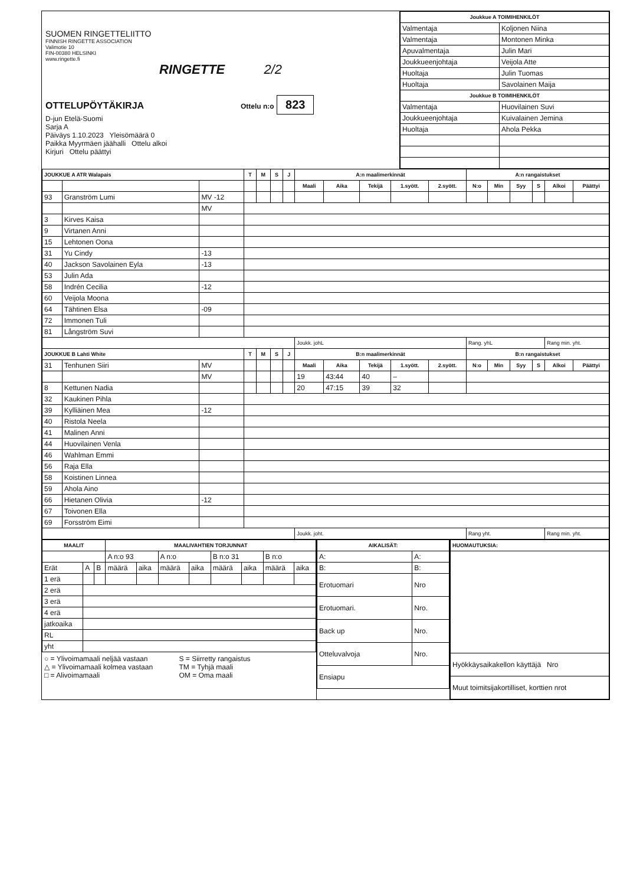SUOMEN RINGETTELIITTO
FINNISH RINGETTE ASSOCIATION
Valimotie 10
FIN-00380 HELSINKI
www.ringette.fi
RINGETTE 2/2
OTTELUPÖYTÄKIRJA Ottelu n:o 823
D-jun Etelä-Suomi
Sarja A
Päiväys 1.10.2023 Yleisömäärä 0
Paikka Myyrmäen jäähalli Ottelu alkoi
Kirjuri Ottelu päättyi
| Joukkue A TOIMIHENKILÖT | |
| --- | --- |
| Valmentaja | Koljonen Niina |
| Valmentaja | Montonen Minka |
| Apuvalmentaja | Julin Mari |
| Joukkueenjohtaja | Veijola Atte |
| Huoltaja | Julin Tuomas |
| Huoltaja | Savolainen Maija |
| Joukkue B TOIMIHENKILÖT | |
| Valmentaja | Huovilainen Suvi |
| Joukkueenjohtaja | Kuivalainen Jemina |
| Huoltaja | Ahola Pekka |
| JOUKKUE A ATR Walapais | | | T | M | S | J | A:n maalimerkinnät | | | | | A:n rangaistukset | | | | | |
| --- | --- | --- | --- | --- | --- | --- | --- | --- | --- | --- | --- | --- | --- | --- | --- | --- | --- |
| | | | | | | | Maali | Aika | Tekijä | 1.syött. | 2.syött. | N:o | Min | Syy | S | Alkoi | Päättyi |
| 93 | Granström Lumi | MV -12 | | | | | | | | | | | | | | | |
| | | MV | | | | | | | | | | | | | | | |
| 3 | Kirves Kaisa | | | | | | | | | | | | | | | | |
| 9 | Virtanen Anni | | | | | | | | | | | | | | | | |
| 15 | Lehtonen Oona | | | | | | | | | | | | | | | | |
| 31 | Yu Cindy | -13 | | | | | | | | | | | | | | | |
| 40 | Jackson Savolainen Eyla | -13 | | | | | | | | | | | | | | | |
| 53 | Julin Ada | | | | | | | | | | | | | | | | |
| 58 | Indrén Cecilia | -12 | | | | | | | | | | | | | | | |
| 60 | Veijola Moona | | | | | | | | | | | | | | | | |
| 64 | Tähtinen Elsa | -09 | | | | | | | | | | | | | | | |
| 72 | Immonen Tuli | | | | | | | | | | | | | | | | |
| 81 | Långström Suvi | | | | | | | | | | | | | | | | |
| | | | | | | | Joukk. johL | | | | | Rang. yhL | | | | Rang min. yht. | |
| JOUKKUE B Lahti White | | | T | M | S | J | B:n maalimerkinnät | | | | | B:n rangaistukset | | | | | |
| 31 | Tenhunen Siiri | MV | | | | | Maali | Aika | Tekijä | 1.syött. | 2.syött. | N:o | Min | Syy | S | Alkoi | Päättyi |
| | | MV | | | | | 19 | 43:44 | 40 | – | | | | | | | |
| 8 | Kettunen Nadia | | | | | | 20 | 47:15 | 39 | 32 | | | | | | | |
| 32 | Kaukinen Pihla | | | | | | | | | | | | | | | | |
| 39 | Kylliäinen Mea | -12 | | | | | | | | | | | | | | | |
| 40 | Ristola Neela | | | | | | | | | | | | | | | | |
| 41 | Malinen Anni | | | | | | | | | | | | | | | | |
| 44 | Huovilainen Venla | | | | | | | | | | | | | | | | |
| 46 | Wahlman Emmi | | | | | | | | | | | | | | | | |
| 56 | Raja Ella | | | | | | | | | | | | | | | | |
| 58 | Koistinen Linnea | | | | | | | | | | | | | | | | |
| 59 | Ahola Aino | | | | | | | | | | | | | | | | |
| 66 | Hietanen Olivia | -12 | | | | | | | | | | | | | | | |
| 67 | Toivonen Ella | | | | | | | | | | | | | | | | |
| 69 | Forsström Eimi | | | | | | | | | | | | | | | | |
| | | | | | | | Joukk. joht. | | | | | Rang yht. | | | | Rang min. yht. | |
| MAALIT | | | MAALIVAHTIEN TORJUNNAT | | | | | | | |
| --- | --- | --- | --- | --- | --- | --- | --- | --- | --- | --- |
| | | | A n:o 93 | | A n:o | | B n:o 31 | | B n:o | |
| Erät | A | B | määrä | aika | määrä | aika | määrä | aika | määrä | aika |
| 1 erä | | | | | | | | | | |
| 2 erä | | | | | | | | | | |
| 3 erä | | | | | | | | | | |
| 4 erä | | | | | | | | | | |
| jatkoaika | | | | | | | | | | |
| RL | | | | | | | | | | |
| yht | | | | | | | | | | |
○ = Ylivoimamaali neljää vastaan
△ = Ylivoimamaali kolmea vastaan
□ = Alivoimamaali
S = Siirretty rangaistus
TM = Tyhjä maali
OM = Oma maali
| AIKALISÄT: | |
| --- | --- |
| A: | A: |
| B: | B: |
| Erotuomari | Nro |
| Erotuomari. | Nro. |
| Back up | Nro. |
| Otteluvalvoja | Nro. |
| Ensiapu | |
| HUOMAUTUKSIA: |
| --- |
| Hyökkäysaikakellon käyttäjä Nro |
| Muut toimitsijakortilliset, korttien nrot |